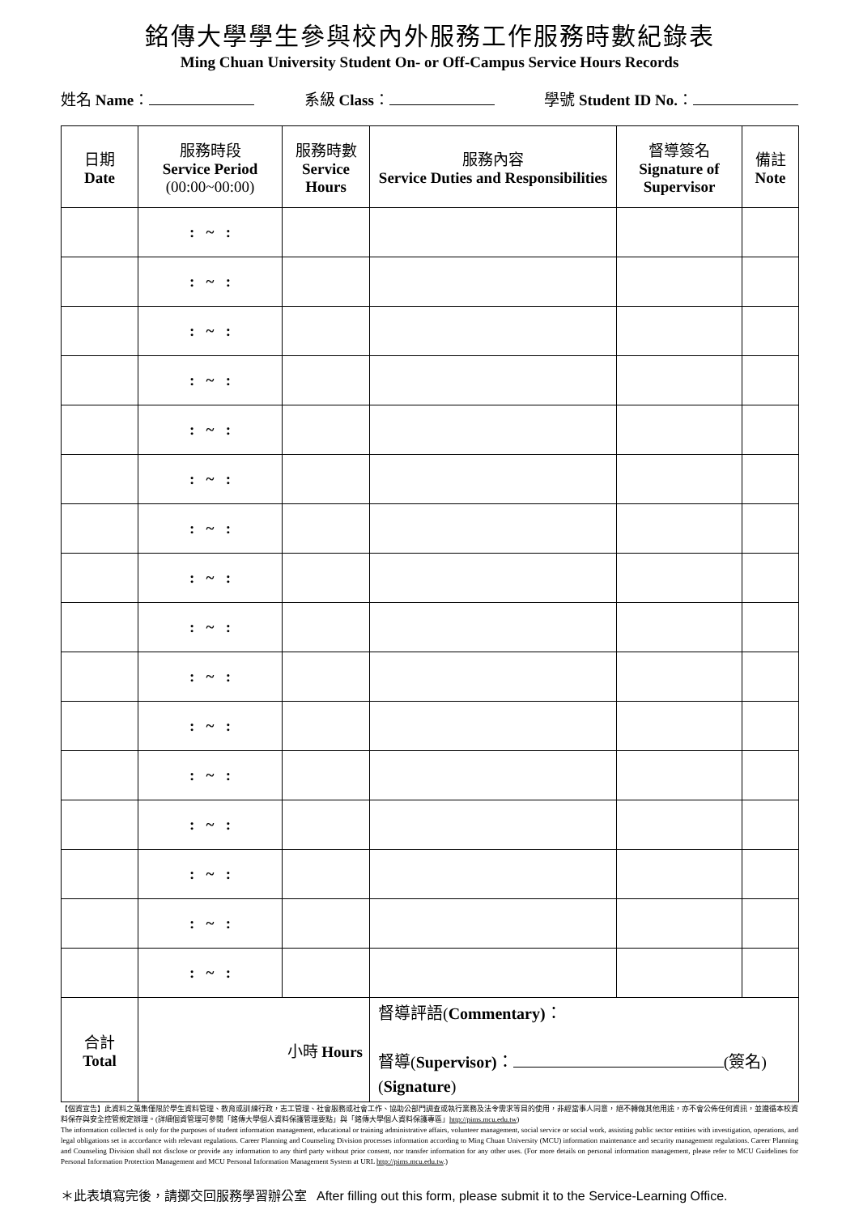銘傳大學學生參與校內外服務工作服務時數紀錄表
Ming Chuan University Student On- or Off-Campus Service Hours Records
姓名 Name： 系級 Class： 學號 Student ID No.：
| 日期 Date | 服務時段 Service Period (00:00~00:00) | 服務時數 Service Hours | 服務內容 Service Duties and Responsibilities | 督導簽名 Signature of Supervisor | 備註 Note |
| --- | --- | --- | --- | --- | --- |
| | : ~ : | | | | |
| | : ~ : | | | | |
| | : ~ : | | | | |
| | : ~ : | | | | |
| | : ~ : | | | | |
| | : ~ : | | | | |
| | : ~ : | | | | |
| | : ~ : | | | | |
| | : ~ : | | | | |
| | : ~ : | | | | |
| | : ~ : | | | | |
| | : ~ : | | | | |
| | : ~ : | | | | |
| | : ~ : | | | | |
| | : ~ : | | | | |
| | : ~ : | | | | |
| 合計 Total | 小時 Hours | | 督導評語( Commentary) ： 督導( Supervisor) ： (簽名) ( Signature ) | | |
【個資宣告】此資料之蒐集僅限於學生資料管理、教育或訓練行政，志工管理、社會服務或社會工作、協助公部門調查或執行業務及法令需求等目的使用，非經當事人同意，絕不轉做其他用途，亦不會公佈任何資訊，並遵循本校資料保存與安全控管規定辦理。(詳細個資管理可參閱「銘傳大學個人資料保護管理要點」與「銘傳大學個人資料保護專區」http://pims.mcu.edu.tw)
The information collected is only for the purposes of student information management, educational or training administrative affairs, volunteer management, social service or social work, assisting public sector entities with investigation, operations, and legal obligations set in accordance with relevant regulations. Career Planning and Counseling Division processes information according to Ming Chuan University (MCU) information maintenance and security management regulations. Career Planning and Counseling Division shall not disclose or provide any information to any third party without prior consent, nor transfer information for any other uses. (For more details on personal information management, please refer to MCU Guidelines for Personal Information Protection Management and MCU Personal Information Management System at URL http://pims.mcu.edu.tw.)
＊此表填寫完後，請擲交回服務學習辦公室 After filling out this form, please submit it to the Service-Learning Office.